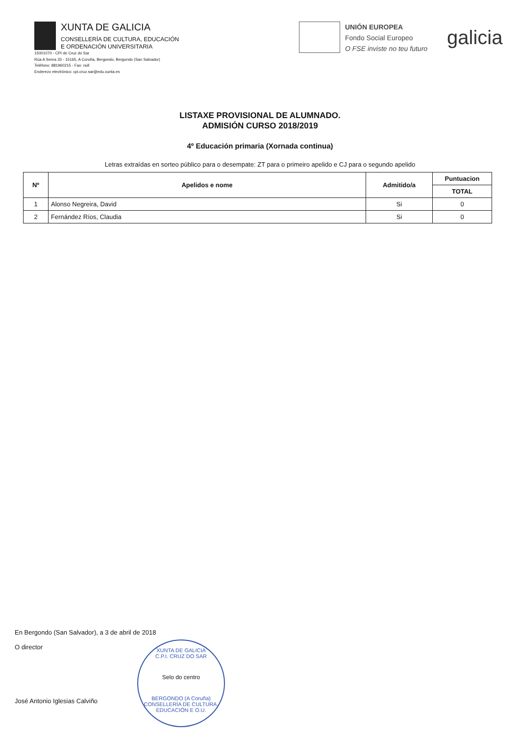XUNTA DE GALICIA
CONSELLERÍA DE CULTURA, EDUCACIÓN
E ORDENACIÓN UNIVERSITARIA
15001070 - CPI de Cruz do Sar
Rúa A Senra 33 - 15165, A Coruña, Bergondo, Bergondo (San Salvador)
Teléfono: 881960215 - Fax: null
Enderezo electrónico: cpi.cruz.sar@edu.xunta.es
UNIÓN EUROPEA
Fondo Social Europeo
O FSE inviste no teu futuro
galicia
LISTAXE PROVISIONAL DE ALUMNADO.
ADMISIÓN CURSO 2018/2019
4º Educación primaria (Xornada continua)
Letras extraídas en sorteo público para o desempate: ZT para o primeiro apelido e CJ para o segundo apelido
| Nº | Apelidos e nome | Admitido/a | Puntuacion |
| --- | --- | --- | --- |
| | | | TOTAL |
| 1 | Alonso Negreira, David | Si | 0 |
| 2 | Fernández Ríos, Claudia | Si | 0 |
En Bergondo (San Salvador), a 3 de abril de 2018
O director
José Antonio Iglesias Calviño
XUNTA DE GALICIA
C.P.I. CRUZ DO SAR
Selo do centro
BERGONDO (A Coruña)
CONSELLERÍA DE CULTURA, EDUCACIÓN E O.U.